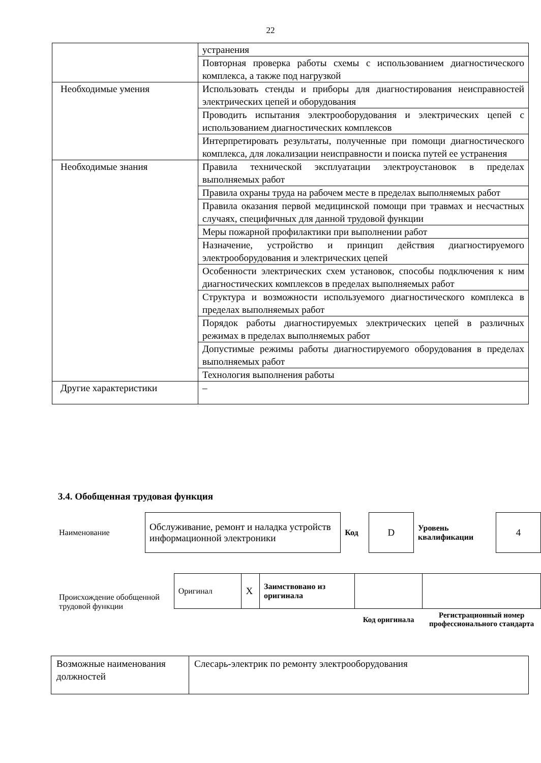22
| | устранения |
| | Повторная проверка работы схемы с использованием диагностического комплекса, а также под нагрузкой |
| Необходимые умения | Использовать стенды и приборы для диагностирования неисправностей электрических цепей и оборудования |
| | Проводить испытания электрооборудования и электрических цепей с использованием диагностических комплексов |
| | Интерпретировать результаты, полученные при помощи диагностического комплекса, для локализации неисправности и поиска путей ее устранения |
| Необходимые знания | Правила технической эксплуатации электроустановок в пределах выполняемых работ |
| | Правила охраны труда на рабочем месте в пределах выполняемых работ |
| | Правила оказания первой медицинской помощи при травмах и несчастных случаях, специфичных для данной трудовой функции |
| | Меры пожарной профилактики при выполнении работ |
| | Назначение, устройство и принцип действия диагностируемого электрооборудования и электрических цепей |
| | Особенности электрических схем установок, способы подключения к ним диагностических комплексов в пределах выполняемых работ |
| | Структура и возможности используемого диагностического комплекса в пределах выполняемых работ |
| | Порядок работы диагностируемых электрических цепей в различных режимах в пределах выполняемых работ |
| | Допустимые режимы работы диагностируемого оборудования в пределах выполняемых работ |
| | Технология выполнения работы |
| Другие характеристики | – |
3.4. Обобщенная трудовая функция
| Наименование | Обслуживание, ремонт и наладка устройств информационной электроники | Код | D | Уровень квалификации | 4 |
| Происхождение обобщенной трудовой функции | Оригинал | X | Заимствовано из оригинала | | |
| | | | | Код оригинала | Регистрационный номер профессионального стандарта |
| Возможные наименования должностей | Слесарь-электрик по ремонту электрооборудования |